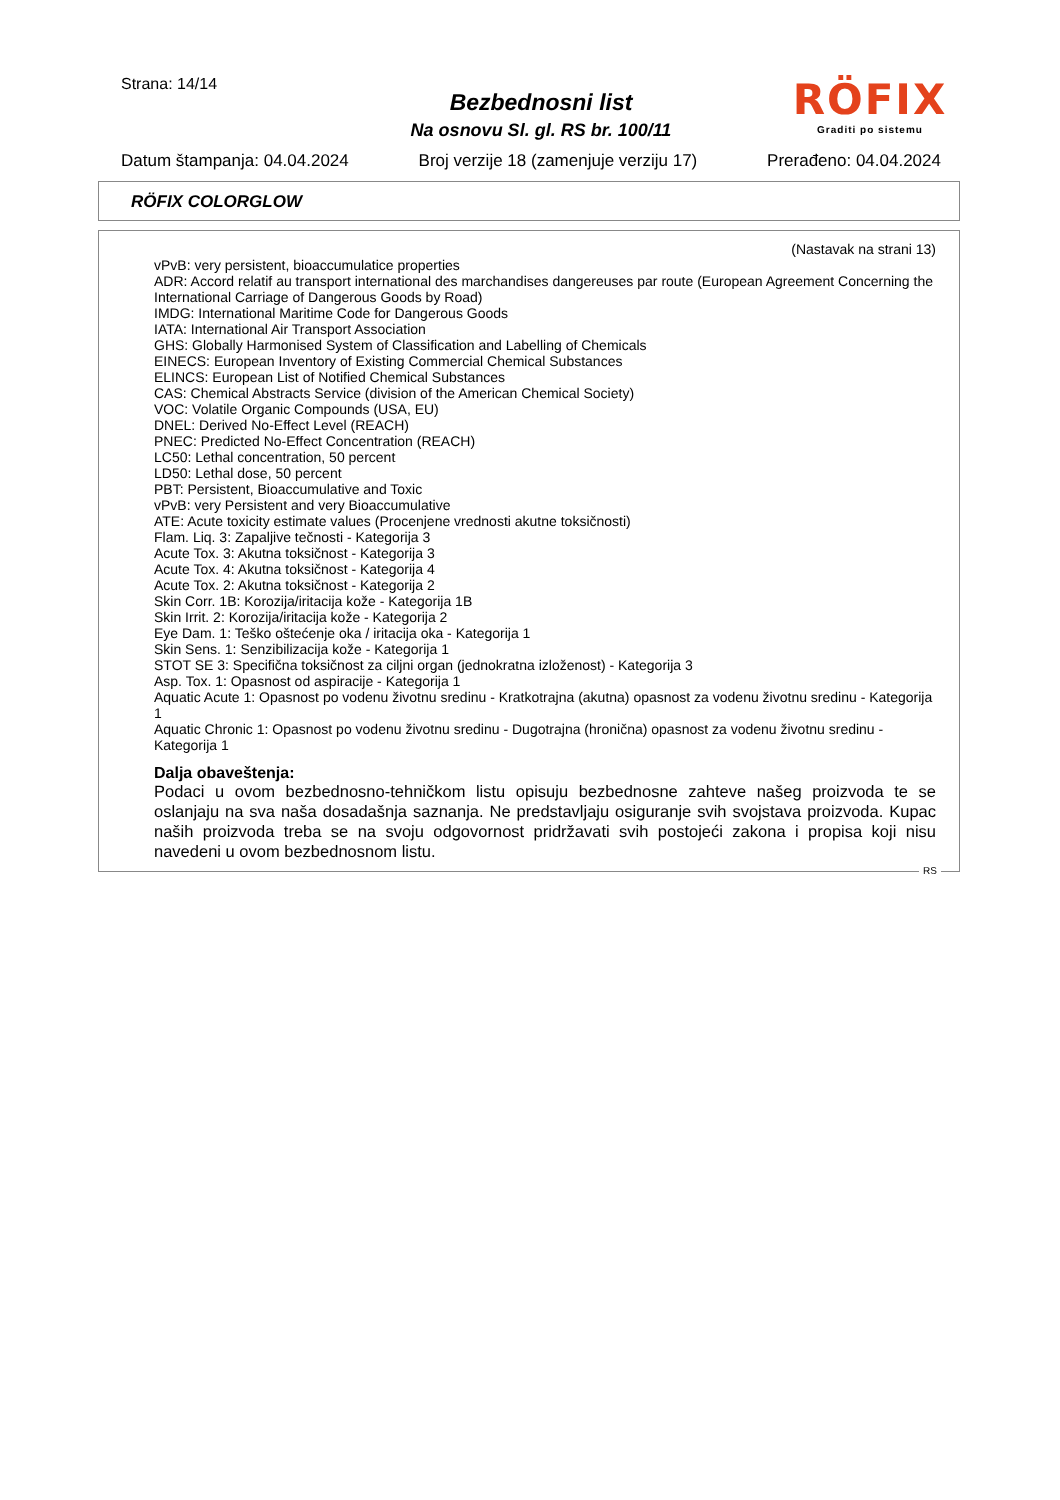Strana: 14/14
Bezbednosni list
Na osnovu Sl. gl. RS br. 100/11
Datum štampanja: 04.04.2024 Broj verzije 18 (zamenjuje verziju 17) Prerađeno: 04.04.2024
RÖFIX
Graditi po sistemu
RÖFIX COLORGLOW
(Nastavak na strani 13)
vPvB: very persistent, bioaccumulatice properties
ADR: Accord relatif au transport international des marchandises dangereuses par route (European Agreement Concerning the International Carriage of Dangerous Goods by Road)
IMDG: International Maritime Code for Dangerous Goods
IATA: International Air Transport Association
GHS: Globally Harmonised System of Classification and Labelling of Chemicals
EINECS: European Inventory of Existing Commercial Chemical Substances
ELINCS: European List of Notified Chemical Substances
CAS: Chemical Abstracts Service (division of the American Chemical Society)
VOC: Volatile Organic Compounds (USA, EU)
DNEL: Derived No-Effect Level (REACH)
PNEC: Predicted No-Effect Concentration (REACH)
LC50: Lethal concentration, 50 percent
LD50: Lethal dose, 50 percent
PBT: Persistent, Bioaccumulative and Toxic
vPvB: very Persistent and very Bioaccumulative
ATE: Acute toxicity estimate values (Procenjene vrednosti akutne toksičnosti)
Flam. Liq. 3: Zapaljive tečnosti - Kategorija 3
Acute Tox. 3: Akutna toksičnost - Kategorija 3
Acute Tox. 4: Akutna toksičnost - Kategorija 4
Acute Tox. 2: Akutna toksičnost - Kategorija 2
Skin Corr. 1B: Korozija/iritacija kože - Kategorija 1B
Skin Irrit. 2: Korozija/iritacija kože - Kategorija 2
Eye Dam. 1: Teško oštećenje oka / iritacija oka - Kategorija 1
Skin Sens. 1: Senzibilizacija kože - Kategorija 1
STOT SE 3: Specifična toksičnost za ciljni organ (jednokratna izloženost) - Kategorija 3
Asp. Tox. 1: Opasnost od aspiracije - Kategorija 1
Aquatic Acute 1: Opasnost po vodenu životnu sredinu - Kratkotrajna (akutna) opasnost za vodenu životnu sredinu - Kategorija 1
Aquatic Chronic 1: Opasnost po vodenu životnu sredinu - Dugotrajna (hronična) opasnost za vodenu životnu sredinu - Kategorija 1
Dalja obaveštenja:
Podaci u ovom bezbednosno-tehničkom listu opisuju bezbednosne zahteve našeg proizvoda te se oslanjaju na sva naša dosadašnja saznanja. Ne predstavljaju osiguranje svih svojstava proizvoda. Kupac naših proizvoda treba se na svoju odgovornost pridržavati svih postojeći zakona i propisa koji nisu navedeni u ovom bezbednosnom listu.
RS